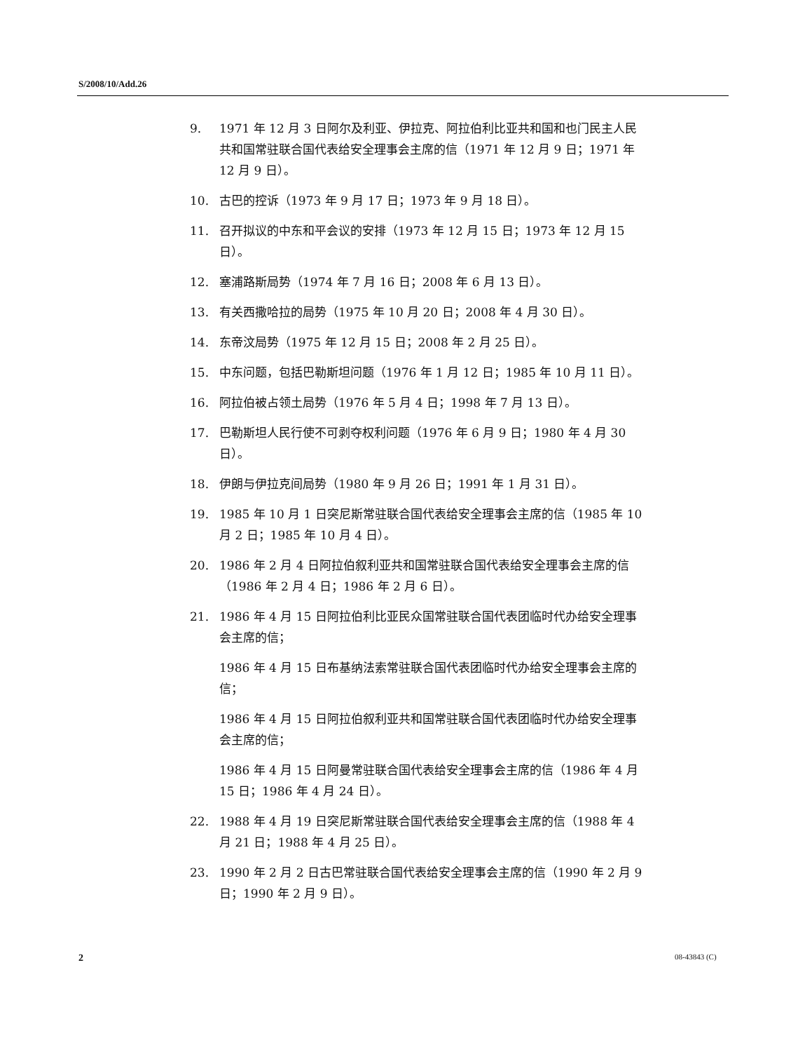S/2008/10/Add.26
9. 1971 年 12 月 3 日阿尔及利亚、伊拉克、阿拉伯利比亚共和国和也门民主人民共和国常驻联合国代表给安全理事会主席的信（1971 年 12 月 9 日；1971 年 12 月 9 日）。
10. 古巴的控诉（1973 年 9 月 17 日；1973 年 9 月 18 日）。
11. 召开拟议的中东和平会议的安排（1973 年 12 月 15 日；1973 年 12 月 15 日）。
12. 塞浦路斯局势（1974 年 7 月 16 日；2008 年 6 月 13 日）。
13. 有关西撒哈拉的局势（1975 年 10 月 20 日；2008 年 4 月 30 日）。
14. 东帝汶局势（1975 年 12 月 15 日；2008 年 2 月 25 日）。
15. 中东问题，包括巴勒斯坦问题（1976 年 1 月 12 日；1985 年 10 月 11 日）。
16. 阿拉伯被占领土局势（1976 年 5 月 4 日；1998 年 7 月 13 日）。
17. 巴勒斯坦人民行使不可剥夺权利问题（1976 年 6 月 9 日；1980 年 4 月 30 日）。
18. 伊朗与伊拉克间局势（1980 年 9 月 26 日；1991 年 1 月 31 日）。
19. 1985 年 10 月 1 日突尼斯常驻联合国代表给安全理事会主席的信（1985 年 10 月 2 日；1985 年 10 月 4 日）。
20. 1986 年 2 月 4 日阿拉伯叙利亚共和国常驻联合国代表给安全理事会主席的信（1986 年 2 月 4 日；1986 年 2 月 6 日）。
21. 1986 年 4 月 15 日阿拉伯利比亚民众国常驻联合国代表团临时代办给安全理事会主席的信；
1986 年 4 月 15 日布基纳法索常驻联合国代表团临时代办给安全理事会主席的信；
1986 年 4 月 15 日阿拉伯叙利亚共和国常驻联合国代表团临时代办给安全理事会主席的信；
1986 年 4 月 15 日阿曼常驻联合国代表给安全理事会主席的信（1986 年 4 月 15 日；1986 年 4 月 24 日）。
22. 1988 年 4 月 19 日突尼斯常驻联合国代表给安全理事会主席的信（1988 年 4 月 21 日；1988 年 4 月 25 日）。
23. 1990 年 2 月 2 日古巴常驻联合国代表给安全理事会主席的信（1990 年 2 月 9 日；1990 年 2 月 9 日）。
2 08-43843 (C)